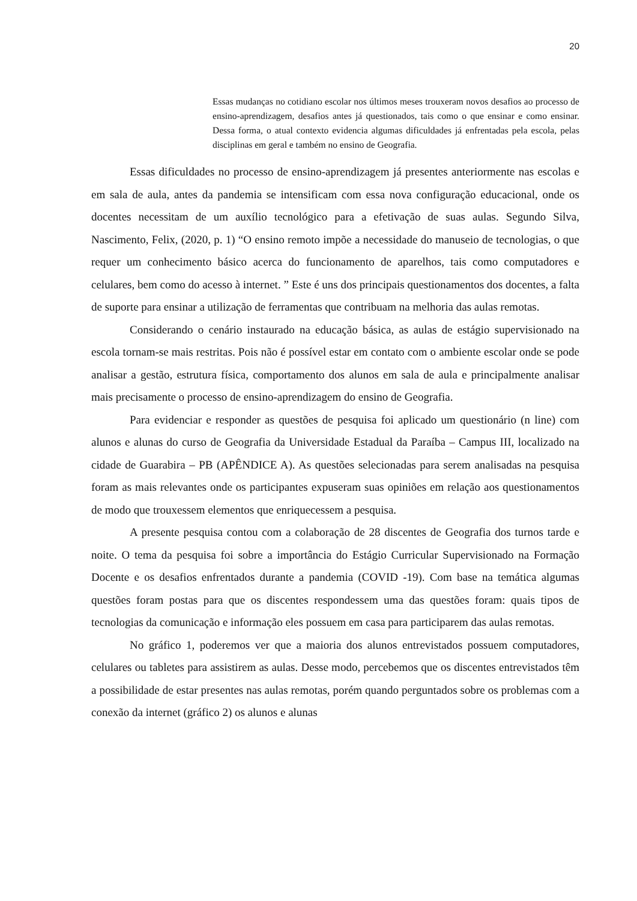20
Essas mudanças no cotidiano escolar nos últimos meses trouxeram novos desafios ao processo de ensino-aprendizagem, desafios antes já questionados, tais como o que ensinar e como ensinar. Dessa forma, o atual contexto evidencia algumas dificuldades já enfrentadas pela escola, pelas disciplinas em geral e também no ensino de Geografia.
Essas dificuldades no processo de ensino-aprendizagem já presentes anteriormente nas escolas e em sala de aula, antes da pandemia se intensificam com essa nova configuração educacional, onde os docentes necessitam de um auxílio tecnológico para a efetivação de suas aulas. Segundo Silva, Nascimento, Felix, (2020, p. 1) “O ensino remoto impõe a necessidade do manuseio de tecnologias, o que requer um conhecimento básico acerca do funcionamento de aparelhos, tais como computadores e celulares, bem como do acesso à internet. ” Este é uns dos principais questionamentos dos docentes, a falta de suporte para ensinar a utilização de ferramentas que contribuam na melhoria das aulas remotas.
Considerando o cenário instaurado na educação básica, as aulas de estágio supervisionado na escola tornam-se mais restritas. Pois não é possível estar em contato com o ambiente escolar onde se pode analisar a gestão, estrutura física, comportamento dos alunos em sala de aula e principalmente analisar mais precisamente o processo de ensino-aprendizagem do ensino de Geografia.
Para evidenciar e responder as questões de pesquisa foi aplicado um questionário (n line) com alunos e alunas do curso de Geografia da Universidade Estadual da Paraíba – Campus III, localizado na cidade de Guarabira – PB (APÊNDICE A). As questões selecionadas para serem analisadas na pesquisa foram as mais relevantes onde os participantes expuseram suas opiniões em relação aos questionamentos de modo que trouxessem elementos que enriquecessem a pesquisa.
A presente pesquisa contou com a colaboração de 28 discentes de Geografia dos turnos tarde e noite. O tema da pesquisa foi sobre a importância do Estágio Curricular Supervisionado na Formação Docente e os desafios enfrentados durante a pandemia (COVID -19). Com base na temática algumas questões foram postas para que os discentes respondessem uma das questões foram: quais tipos de tecnologias da comunicação e informação eles possuem em casa para participarem das aulas remotas.
No gráfico 1, poderemos ver que a maioria dos alunos entrevistados possuem computadores, celulares ou tabletes para assistirem as aulas. Desse modo, percebemos que os discentes entrevistados têm a possibilidade de estar presentes nas aulas remotas, porém quando perguntados sobre os problemas com a conexão da internet (gráfico 2) os alunos e alunas